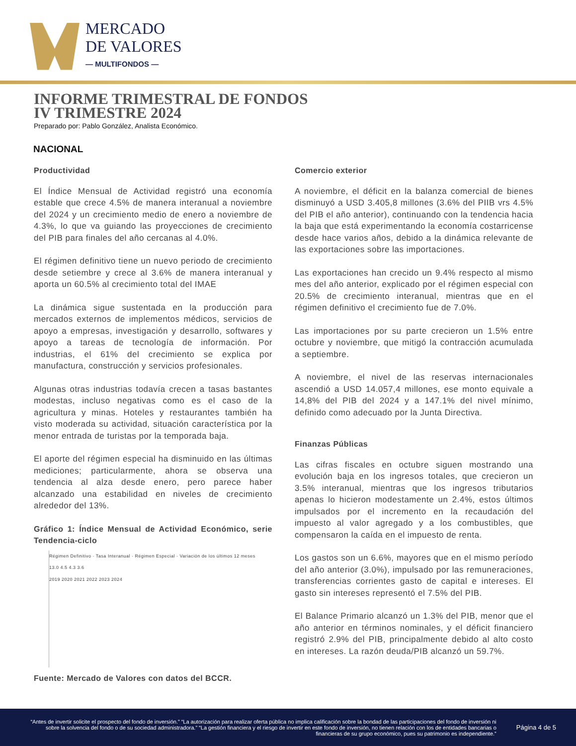MERCADO
DE VALORES
— MULTIFONDOS —
INFORME TRIMESTRAL DE FONDOS
IV TRIMESTRE 2024
Preparado por: Pablo González, Analista Económico.
NACIONAL
Productividad
El Índice Mensual de Actividad registró una economía estable que crece 4.5% de manera interanual a noviembre del 2024 y un crecimiento medio de enero a noviembre de 4.3%, lo que va guiando las proyecciones de crecimiento del PIB para finales del año cercanas al 4.0%.
El régimen definitivo tiene un nuevo periodo de crecimiento desde setiembre y crece al 3.6% de manera interanual y aporta un 60.5% al crecimiento total del IMAE
La dinámica sigue sustentada en la producción para mercados externos de implementos médicos, servicios de apoyo a empresas, investigación y desarrollo, softwares y apoyo a tareas de tecnología de información. Por industrias, el 61% del crecimiento se explica por manufactura, construcción y servicios profesionales.
Algunas otras industrias todavía crecen a tasas bastantes modestas, incluso negativas como es el caso de la agricultura y minas. Hoteles y restaurantes también ha visto moderada su actividad, situación característica por la menor entrada de turistas por la temporada baja.
El aporte del régimen especial ha disminuido en las últimas mediciones; particularmente, ahora se observa una tendencia al alza desde enero, pero parece haber alcanzado una estabilidad en niveles de crecimiento alrededor del 13%.
Gráfico 1: Índice Mensual de Actividad Económico, serie Tendencia-ciclo
Régimen Definitivo · Tasa Interanual · Régimen Especial · Variación de los últimos 12 meses
13.0 4.5 4.3 3.6
2019 2020 2021 2022 2023 2024
Fuente: Mercado de Valores con datos del BCCR.
Comercio exterior
A noviembre, el déficit en la balanza comercial de bienes disminuyó a USD 3.405,8 millones (3.6% del PIIB vrs 4.5% del PIB el año anterior), continuando con la tendencia hacia la baja que está experimentando la economía costarricense desde hace varios años, debido a la dinámica relevante de las exportaciones sobre las importaciones.
Las exportaciones han crecido un 9.4% respecto al mismo mes del año anterior, explicado por el régimen especial con 20.5% de crecimiento interanual, mientras que en el régimen definitivo el crecimiento fue de 7.0%.
Las importaciones por su parte crecieron un 1.5% entre octubre y noviembre, que mitigó la contracción acumulada a septiembre.
A noviembre, el nivel de las reservas internacionales ascendió a USD 14.057,4 millones, ese monto equivale a 14,8% del PIB del 2024 y a 147.1% del nivel mínimo, definido como adecuado por la Junta Directiva.
Finanzas Públicas
Las cifras fiscales en octubre siguen mostrando una evolución baja en los ingresos totales, que crecieron un 3.5% interanual, mientras que los ingresos tributarios apenas lo hicieron modestamente un 2.4%, estos últimos impulsados por el incremento en la recaudación del impuesto al valor agregado y a los combustibles, que compensaron la caída en el impuesto de renta.
Los gastos son un 6.6%, mayores que en el mismo período del año anterior (3.0%), impulsado por las remuneraciones, transferencias corrientes gasto de capital e intereses. El gasto sin intereses representó el 7.5% del PIB.
El Balance Primario alcanzó un 1.3% del PIB, menor que el año anterior en términos nominales, y el déficit financiero registró 2.9% del PIB, principalmente debido al alto costo en intereses. La razón deuda/PIB alcanzó un 59.7%.
“Antes de invertir solicite el prospecto del fondo de inversión.” “La autorización para realizar oferta pública no implica calificación sobre la bondad de las participaciones del fondo de inversión ni sobre la solvencia del fondo o de su sociedad administradora.” “La gestión financiera y el riesgo de invertir en este fondo de inversión, no tienen relación con los de entidades bancarias o financieras de su grupo económico, pues su patrimonio es independiente.”
Página 4 de 5